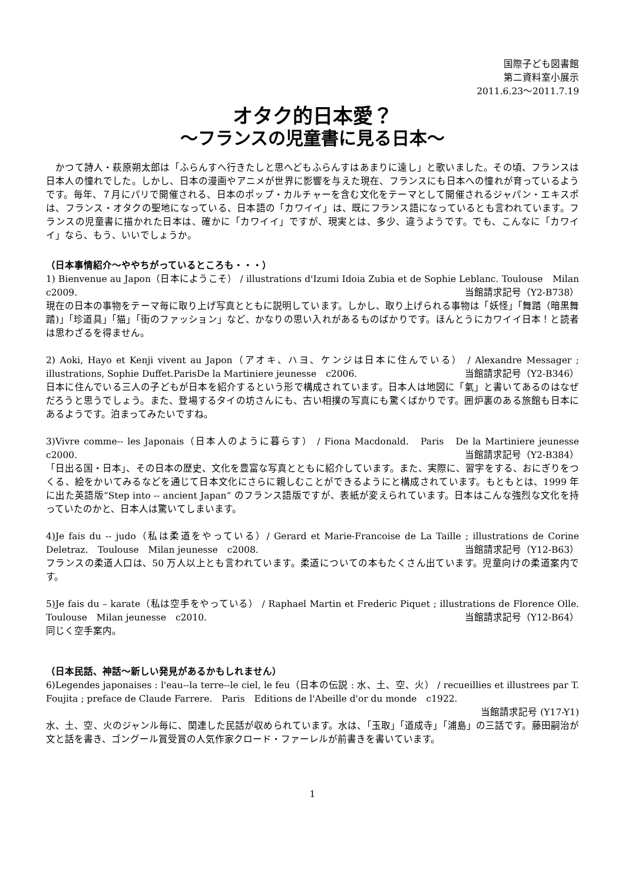国際子ども図書館
第二資料室小展示
2011.6.23～2011.7.19
オタク的日本愛？
～フランスの児童書に見る日本～
　かつて詩人・萩原朔太郎は「ふらんすへ行きたしと思へどもふらんすはあまりに遠し」と歌いました。その頃、フランスは日本人の憧れでした。しかし、日本の漫画やアニメが世界に影響を与えた現在、フランスにも日本への憧れが育っているようです。毎年、７月にパリで開催される、日本のポップ・カルチャーを含む文化をテーマとして開催されるジャパン・エキスポは、フランス・オタクの聖地になっている、日本語の「カワイイ」は、既にフランス語になっているとも言われています。フランスの児童書に描かれた日本は、確かに「カワイイ」ですが、現実とは、多少、違うようです。でも、こんなに「カワイイ」なら、もう、いいでしょうか。
（日本事情紹介～ややちがっているところも・・・）
1) Bienvenue au Japon（日本にようこそ） / illustrations d'Izumi Idoia Zubia et de Sophie Leblanc. Toulouse　Milan　c2009. 当館請求記号（Y2-B738）
現在の日本の事物をテーマ毎に取り上げ写真とともに説明しています。しかし、取り上げられる事物は「妖怪」「舞踏（暗黒舞踏)」「珍道具」「猫」「街のファッション」など、かなりの思い入れがあるものばかりです。ほんとうにカワイイ日本！と読者は思わざるを得ません。
2) Aoki, Hayo et Kenji vivent au Japon（アオキ、ハヨ、ケンジは日本に住んでいる） / Alexandre Messager ; illustrations, Sophie Duffet.ParisDe la Martiniere jeunesse　c2006. 当館請求記号（Y2-B346）
日本に住んでいる三人の子どもが日本を紹介するという形で構成されています。日本人は地図に「氣」と書いてあるのはなぜだろうと思うでしょう。また、登場するタイの坊さんにも、古い相撲の写真にも驚くばかりです。囲炉裏のある旅館も日本にあるようです。泊まってみたいですね。
3)Vivre comme-- les Japonais（日本人のように暮らす） / Fiona Macdonald.　Paris　De la Martiniere jeunesse　c2000. 当館請求記号（Y2-B384）
「日出る国・日本」、その日本の歴史、文化を豊富な写真とともに紹介しています。また、実際に、習字をする、おにぎりをつくる、絵をかいてみるなどを通じて日本文化にさらに親しむことができるようにと構成されています。もともとは、1999 年に出た英語版“Step into -- ancient Japan“ のフランス語版ですが、表紙が変えられています。日本はこんな強烈な文化を持っていたのかと、日本人は驚いてしまいます。
4)Je fais du -- judo（私は柔道をやっている）/ Gerard et Marie-Francoise de La Taille ; illustrations de Corine Deletraz.　Toulouse　Milan jeunesse　c2008. 当館請求記号（Y12-B63）
フランスの柔道人口は、50 万人以上とも言われています。柔道についての本もたくさん出ています。児童向けの柔道案内です。
5)Je fais du – karate（私は空手をやっている） / Raphael Martin et Frederic Piquet ; illustrations de Florence Olle.　Toulouse　Milan jeunesse　c2010. 当館請求記号（Y12-B64）
同じく空手案内。
（日本民話、神話～新しい発見があるかもしれません）
6)Legendes japonaises : l'eau--la terre--le ciel, le feu（日本の伝説 : 水、土、空、火） / recueillies et illustrees par T. Foujita ; preface de Claude Farrere.　Paris　Editions de l'Abeille d'or du monde　c1922.
当館請求記号 (Y17-Y1)
水、土、空、火のジャンル毎に、関連した民話が収められています。水は、「玉取」「道成寺」「浦島」の三話です。藤田嗣治が文と話を書き、ゴングール賞受賞の人気作家クロード・ファーレルが前書きを書いています。
1